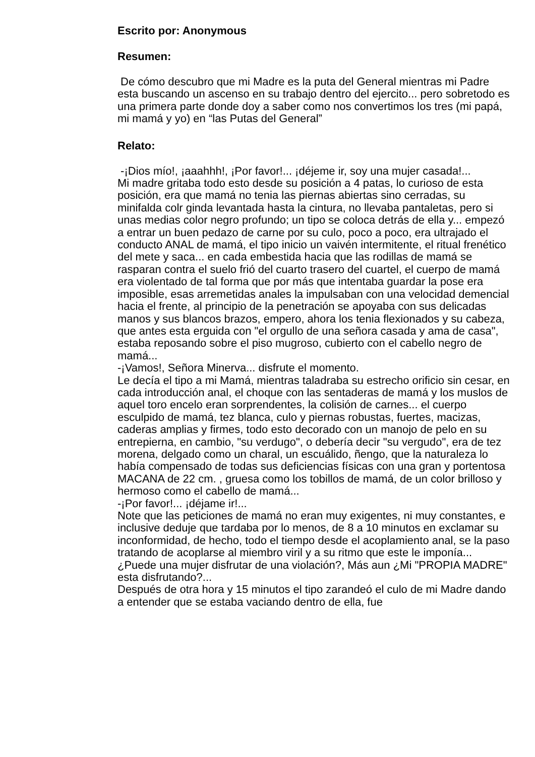Escrito por: Anonymous
Resumen:
De cómo descubro que mi Madre es la puta del General mientras mi Padre esta buscando un ascenso en su trabajo dentro del ejercito... pero sobretodo es una primera parte donde doy a saber como nos convertimos los tres (mi papá, mi mamá y yo) en “las Putas del General”
Relato:
-¡Dios mío!, ¡aaahhh!, ¡Por favor!... ¡déjeme ir, soy una mujer casada!...
Mi madre gritaba todo esto desde su posición a 4 patas, lo curioso de esta posición, era que mamá no tenia las piernas abiertas sino cerradas, su minifalda colr ginda levantada hasta la cintura, no llevaba pantaletas, pero si unas medias color negro profundo; un tipo se coloca detrás de ella y... empezó a entrar un buen pedazo de carne por su culo, poco a poco, era ultrajado el conducto ANAL de mamá, el tipo inicio un vaivén intermitente, el ritual frenético del mete y saca... en cada embestida hacia que las rodillas de mamá se rasparan contra el suelo frió del cuarto trasero del cuartel, el cuerpo de mamá era violentado de tal forma que por más que intentaba guardar la pose era imposible, esas arremetidas anales la impulsaban con una velocidad demencial hacia el frente, al principio de la penetración se apoyaba con sus delicadas manos y sus blancos brazos, empero, ahora los tenia flexionados y su cabeza, que antes esta erguida con "el orgullo de una señora casada y ama de casa", estaba reposando sobre el piso mugroso, cubierto con el cabello negro de mamá...
-¡Vamos!, Señora Minerva... disfrute el momento.
Le decía el tipo a mi Mamá, mientras taladraba su estrecho orificio sin cesar, en cada introducción anal, el choque con las sentaderas de mamá y los muslos de aquel toro encelo eran sorprendentes, la colisión de carnes... el cuerpo esculpido de mamá, tez blanca, culo y piernas robustas, fuertes, macizas, caderas amplias y firmes, todo esto decorado con un manojo de pelo en su entrepierna, en cambio, "su verdugo", o debería decir "su vergudo", era de tez morena, delgado como un charal, un escuálido, ñengo, que la naturaleza lo había compensado de todas sus deficiencias físicas con una gran y portentosa MACANA de 22 cm. , gruesa como los tobillos de mamá, de un color brilloso y hermoso como el cabello de mamá...
-¡Por favor!... ¡déjame ir!...
Note que las peticiones de mamá no eran muy exigentes, ni muy constantes, e inclusive deduje que tardaba por lo menos, de 8 a 10 minutos en exclamar su inconformidad, de hecho, todo el tiempo desde el acoplamiento anal, se la paso tratando de acoplarse al miembro viril y a su ritmo que este le imponía...
¿Puede una mujer disfrutar de una violación?, Más aun ¿Mi "PROPIA MADRE" esta disfrutando?...
Después de otra hora y 15 minutos el tipo zarandeó el culo de mi Madre dando a entender que se estaba vaciando dentro de ella, fue